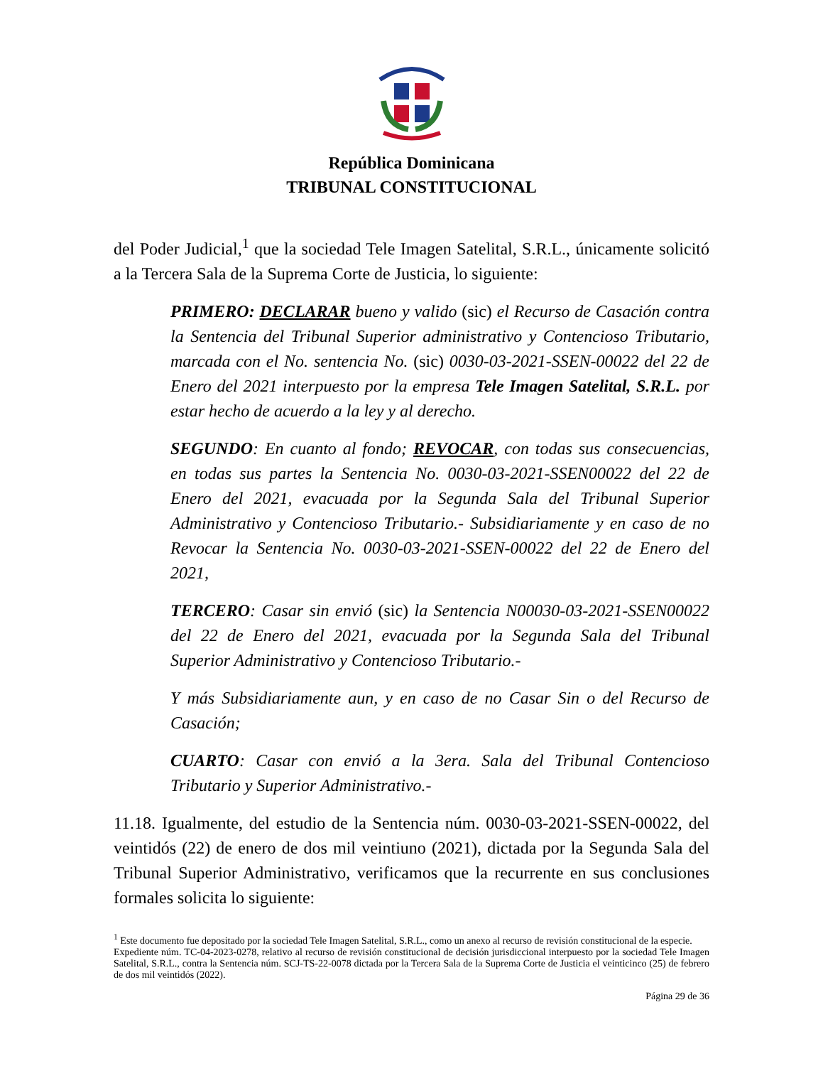República Dominicana
TRIBUNAL CONSTITUCIONAL
del Poder Judicial,<sup>1</sup> que la sociedad Tele Imagen Satelital, S.R.L., únicamente solicitó a la Tercera Sala de la Suprema Corte de Justicia, lo siguiente:
PRIMERO: DECLARAR bueno y valido (sic) el Recurso de Casación contra la Sentencia del Tribunal Superior administrativo y Contencioso Tributario, marcada con el No. sentencia No. (sic) 0030-03-2021-SSEN-00022 del 22 de Enero del 2021 interpuesto por la empresa Tele Imagen Satelital, S.R.L. por estar hecho de acuerdo a la ley y al derecho.
SEGUNDO: En cuanto al fondo; REVOCAR, con todas sus consecuencias, en todas sus partes la Sentencia No. 0030-03-2021-SSEN00022 del 22 de Enero del 2021, evacuada por la Segunda Sala del Tribunal Superior Administrativo y Contencioso Tributario.- Subsidiariamente y en caso de no Revocar la Sentencia No. 0030-03-2021-SSEN-00022 del 22 de Enero del 2021,
TERCERO: Casar sin envió (sic) la Sentencia N00030-03-2021-SSEN00022 del 22 de Enero del 2021, evacuada por la Segunda Sala del Tribunal Superior Administrativo y Contencioso Tributario.-
Y más Subsidiariamente aun, y en caso de no Casar Sin o del Recurso de Casación;
CUARTO: Casar con envió a la 3era. Sala del Tribunal Contencioso Tributario y Superior Administrativo.-
11.18. Igualmente, del estudio de la Sentencia núm. 0030-03-2021-SSEN-00022, del veintidós (22) de enero de dos mil veintiuno (2021), dictada por la Segunda Sala del Tribunal Superior Administrativo, verificamos que la recurrente en sus conclusiones formales solicita lo siguiente:
<sup>1</sup> Este documento fue depositado por la sociedad Tele Imagen Satelital, S.R.L., como un anexo al recurso de revisión constitucional de la especie.
Expediente núm. TC-04-2023-0278, relativo al recurso de revisión constitucional de decisión jurisdiccional interpuesto por la sociedad Tele Imagen Satelital, S.R.L., contra la Sentencia núm. SCJ-TS-22-0078 dictada por la Tercera Sala de la Suprema Corte de Justicia el veinticinco (25) de febrero de dos mil veintidós (2022).
Página 29 de 36